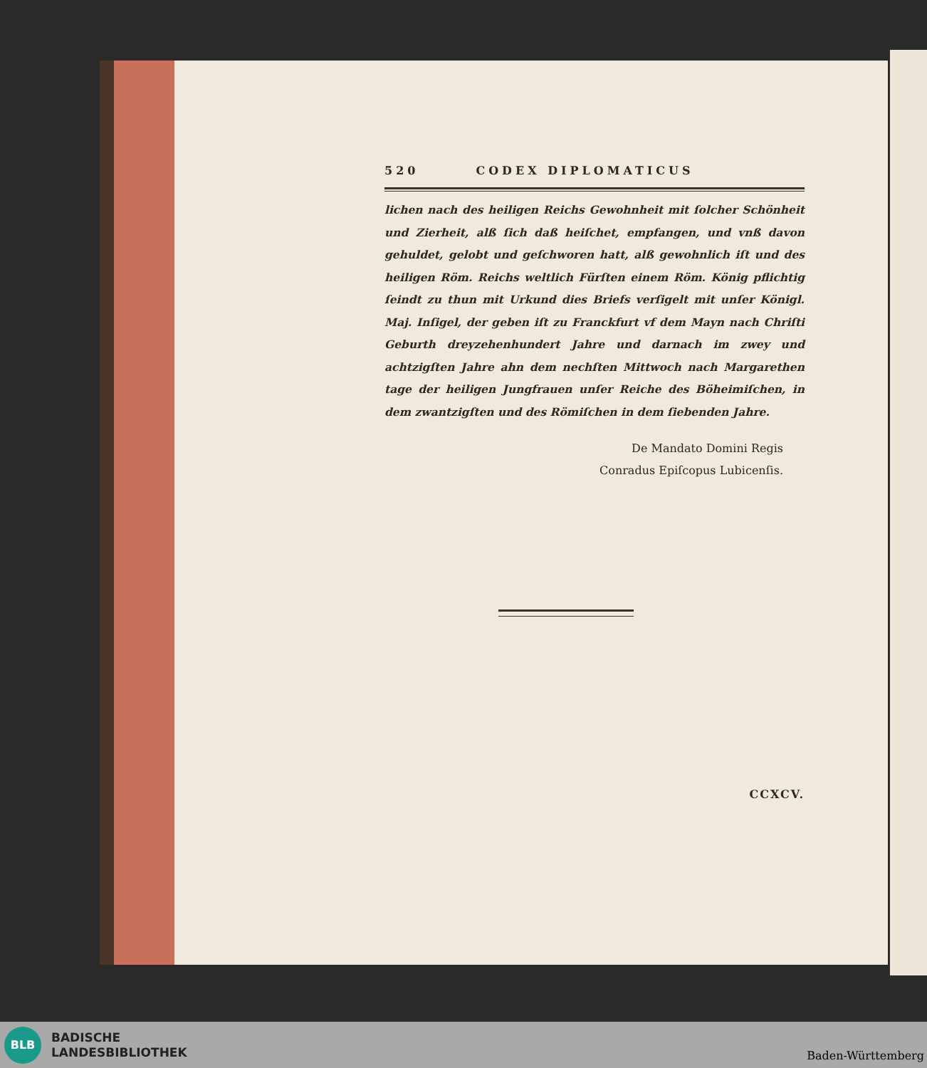520 CODEX DIPLOMATICUS
lichen nach des heiligen Reichs Gewohnheit mit ſolcher Schönheit und Zierheit, alß ſich daß heiſchet, empfangen, und vnß davon gehuldet, gelobt und geſchworen hatt, alß gewohnlich iſt und des heiligen Röm. Reichs weltlich Fürſten einem Röm. König pflichtig ſeindt zu thun mit Urkund dies Briefs verſigelt mit unſer Königl. Maj. Inſigel, der geben iſt zu Franckfurt vf dem Mayn nach Chriſti Geburth dreyzehenhundert Jahre und darnach im zwey und achtzigſten Jahre ahn dem nechſten Mittwoch nach Margarethen tage der heiligen Jungfrauen unſer Reiche des Böheimiſchen, in dem zwantzigſten und des Römiſchen in dem ſiebenden Jahre.
De Mandato Domini Regis
Conradus Epiſcopus Lubicenſis.
CCXCV.
BLB
BADISCHE
LANDESBIBLIOTHEK
Baden-Württemberg